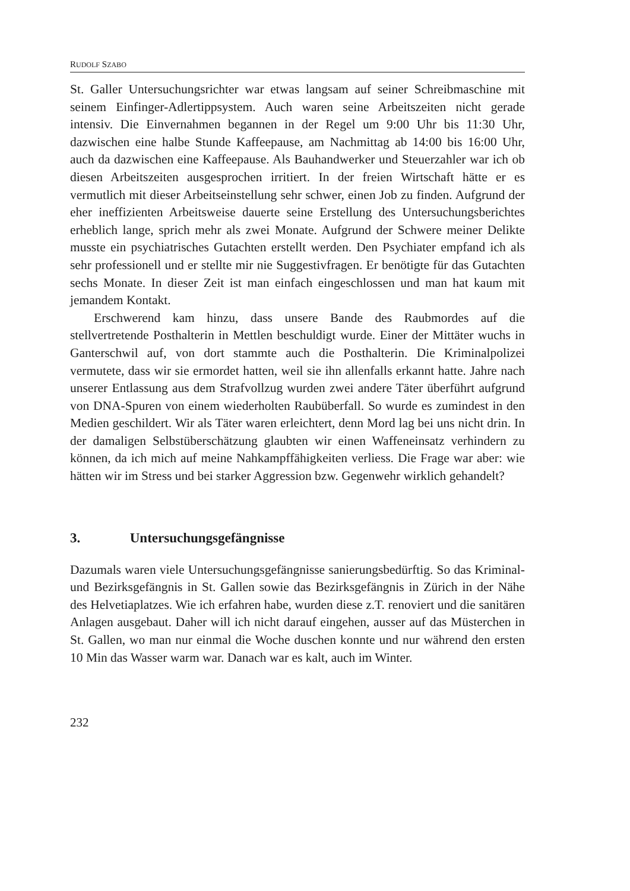RUDOLF SZABO
St. Galler Untersuchungsrichter war etwas langsam auf seiner Schreibmaschine mit seinem Einfinger-Adlertippsystem. Auch waren seine Arbeitszeiten nicht gerade intensiv. Die Einvernahmen begannen in der Regel um 9:00 Uhr bis 11:30 Uhr, dazwischen eine halbe Stunde Kaffeepause, am Nachmittag ab 14:00 bis 16:00 Uhr, auch da dazwischen eine Kaffeepause. Als Bauhandwerker und Steuerzahler war ich ob diesen Arbeitszeiten ausgesprochen irritiert. In der freien Wirtschaft hätte er es vermutlich mit dieser Arbeitseinstellung sehr schwer, einen Job zu finden. Aufgrund der eher ineffizienten Arbeitsweise dauerte seine Erstellung des Untersuchungsberichtes erheblich lange, sprich mehr als zwei Monate. Aufgrund der Schwere meiner Delikte musste ein psychiatrisches Gutachten erstellt werden. Den Psychiater empfand ich als sehr professionell und er stellte mir nie Suggestivfragen. Er benötigte für das Gutachten sechs Monate. In dieser Zeit ist man einfach eingeschlossen und man hat kaum mit jemandem Kontakt.
Erschwerend kam hinzu, dass unsere Bande des Raubmordes auf die stellvertretende Posthalterin in Mettlen beschuldigt wurde. Einer der Mittäter wuchs in Ganterschwil auf, von dort stammte auch die Posthalterin. Die Kriminalpolizei vermutete, dass wir sie ermordet hatten, weil sie ihn allenfalls erkannt hatte. Jahre nach unserer Entlassung aus dem Strafvollzug wurden zwei andere Täter überführt aufgrund von DNA-Spuren von einem wiederholten Raubüberfall. So wurde es zumindest in den Medien geschildert. Wir als Täter waren erleichtert, denn Mord lag bei uns nicht drin. In der damaligen Selbstüberschätzung glaubten wir einen Waffeneinsatz verhindern zu können, da ich mich auf meine Nahkampffähigkeiten verliess. Die Frage war aber: wie hätten wir im Stress und bei starker Aggression bzw. Gegenwehr wirklich gehandelt?
3. Untersuchungsgefängnisse
Dazumals waren viele Untersuchungsgefängnisse sanierungsbedürftig. So das Kriminal- und Bezirksgefängnis in St. Gallen sowie das Bezirksgefängnis in Zürich in der Nähe des Helvetiaplatzes. Wie ich erfahren habe, wurden diese z.T. renoviert und die sanitären Anlagen ausgebaut. Daher will ich nicht darauf eingehen, ausser auf das Müsterchen in St. Gallen, wo man nur einmal die Woche duschen konnte und nur während den ersten 10 Min das Wasser warm war. Danach war es kalt, auch im Winter.
232